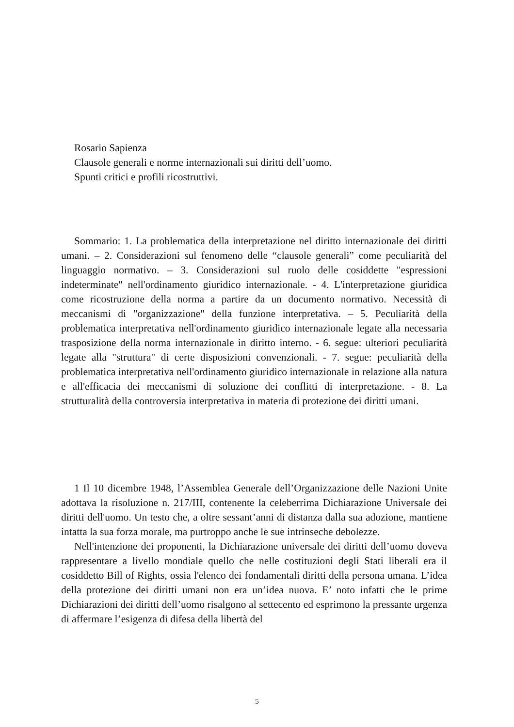Rosario Sapienza
Clausole generali e norme internazionali sui diritti dell’uomo.
Spunti critici e profili ricostruttivi.
Sommario: 1. La problematica della interpretazione nel diritto internazionale dei diritti umani. – 2. Considerazioni sul fenomeno delle “clausole generali” come peculiarità del linguaggio normativo. – 3. Considerazioni sul ruolo delle cosiddette "espressioni indeterminate" nell'ordinamento giuridico internazionale. - 4. L'interpretazione giuridica come ricostruzione della norma a partire da un documento normativo. Necessità di meccanismi di "organizzazione" della funzione interpretativa. – 5. Peculiarità della problematica interpretativa nell'ordinamento giuridico internazionale legate alla necessaria trasposizione della norma internazionale in diritto interno. - 6. segue: ulteriori peculiarità legate alla "struttura" di certe disposizioni convenzionali. - 7. segue: peculiarità della problematica interpretativa nell'ordinamento giuridico internazionale in relazione alla natura e all'efficacia dei meccanismi di soluzione dei conflitti di interpretazione. - 8. La strutturalità della controversia interpretativa in materia di protezione dei diritti umani.
1 Il 10 dicembre 1948, l’Assemblea Generale dell’Organizzazione delle Nazioni Unite adottava la risoluzione n. 217/III, contenente la celeberrima Dichiarazione Universale dei diritti dell'uomo. Un testo che, a oltre sessant’anni di distanza dalla sua adozione, mantiene intatta la sua forza morale, ma purtroppo anche le sue intrinseche debolezze.
Nell'intenzione dei proponenti, la Dichiarazione universale dei diritti dell’uomo doveva rappresentare a livello mondiale quello che nelle costituzioni degli Stati liberali era il cosiddetto Bill of Rights, ossia l'elenco dei fondamentali diritti della persona umana. L’idea della protezione dei diritti umani non era un’idea nuova. E’ noto infatti che le prime Dichiarazioni dei diritti dell’uomo risalgono al settecento ed esprimono la pressante urgenza di affermare l’esigenza di difesa della libertà del
5